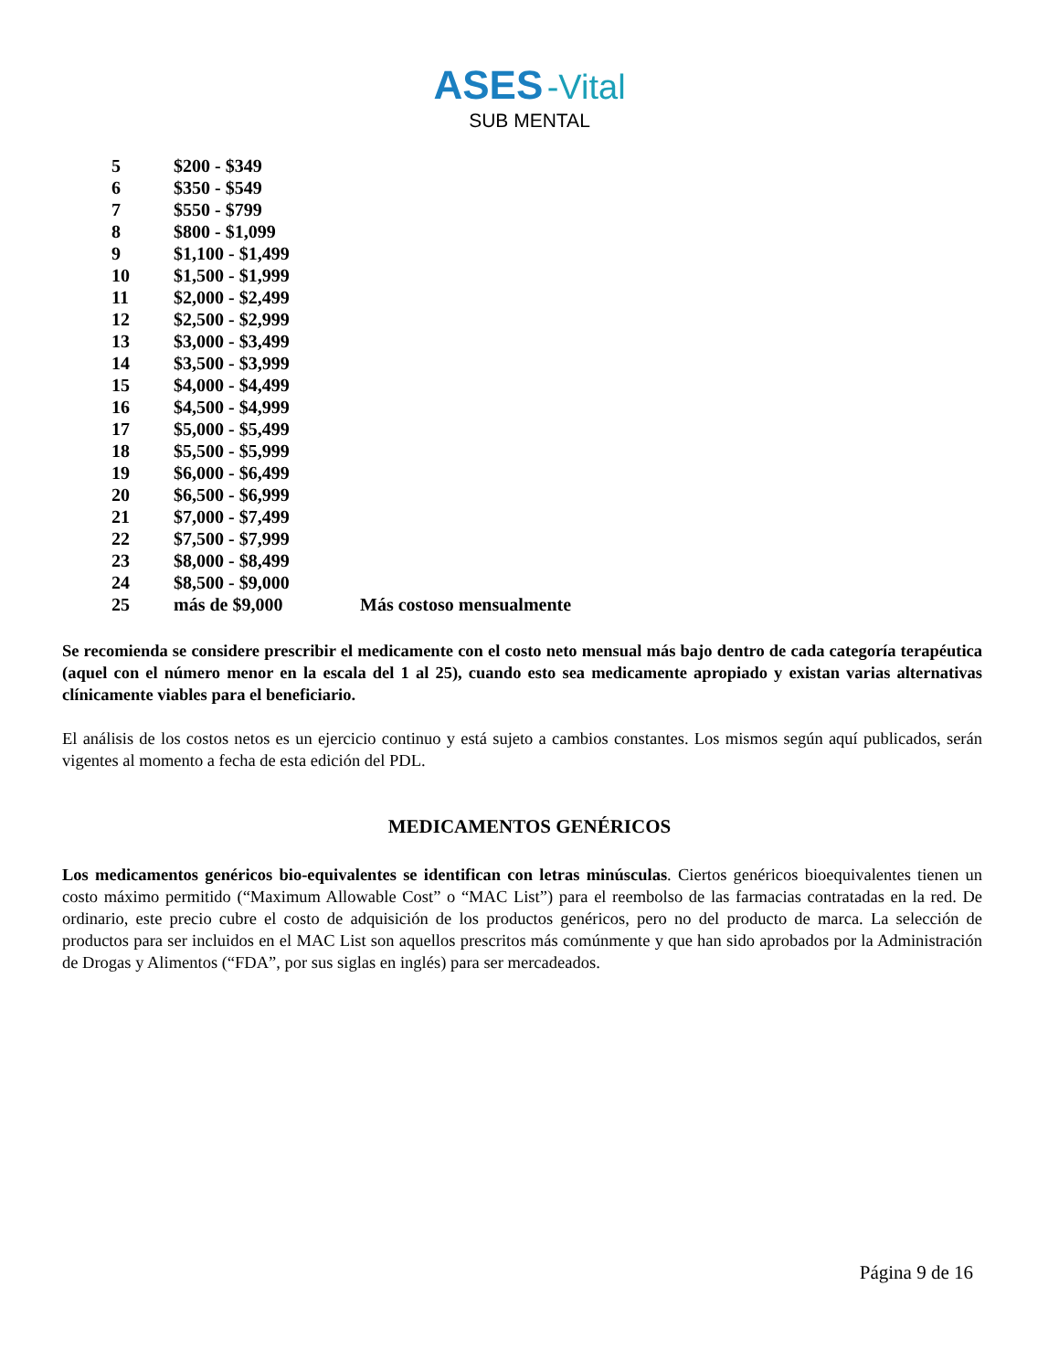ASES -Vital
SUB MENTAL
| 5 | $200 - $349 | |
| 6 | $350 - $549 | |
| 7 | $550 - $799 | |
| 8 | $800 - $1,099 | |
| 9 | $1,100 - $1,499 | |
| 10 | $1,500 - $1,999 | |
| 11 | $2,000 - $2,499 | |
| 12 | $2,500 - $2,999 | |
| 13 | $3,000 - $3,499 | |
| 14 | $3,500 - $3,999 | |
| 15 | $4,000 - $4,499 | |
| 16 | $4,500 - $4,999 | |
| 17 | $5,000 - $5,499 | |
| 18 | $5,500 - $5,999 | |
| 19 | $6,000 - $6,499 | |
| 20 | $6,500 - $6,999 | |
| 21 | $7,000 - $7,499 | |
| 22 | $7,500 - $7,999 | |
| 23 | $8,000 - $8,499 | |
| 24 | $8,500 - $9,000 | |
| 25 | más de $9,000 | Más costoso mensualmente |
Se recomienda se considere prescribir el medicamente con el costo neto mensual más bajo dentro de cada categoría terapéutica (aquel con el número menor en la escala del 1 al 25), cuando esto sea medicamente apropiado y existan varias alternativas clínicamente viables para el beneficiario.
El análisis de los costos netos es un ejercicio continuo y está sujeto a cambios constantes. Los mismos según aquí publicados, serán vigentes al momento a fecha de esta edición del PDL.
MEDICAMENTOS GENÉRICOS
Los medicamentos genéricos bio-equivalentes se identifican con letras minúsculas. Ciertos genéricos bioequivalentes tienen un costo máximo permitido (“Maximum Allowable Cost” o “MAC List”) para el reembolso de las farmacias contratadas en la red. De ordinario, este precio cubre el costo de adquisición de los productos genéricos, pero no del producto de marca. La selección de productos para ser incluidos en el MAC List son aquellos prescritos más comúnmente y que han sido aprobados por la Administración de Drogas y Alimentos (“FDA”, por sus siglas en inglés) para ser mercadeados.
Página 9 de 16